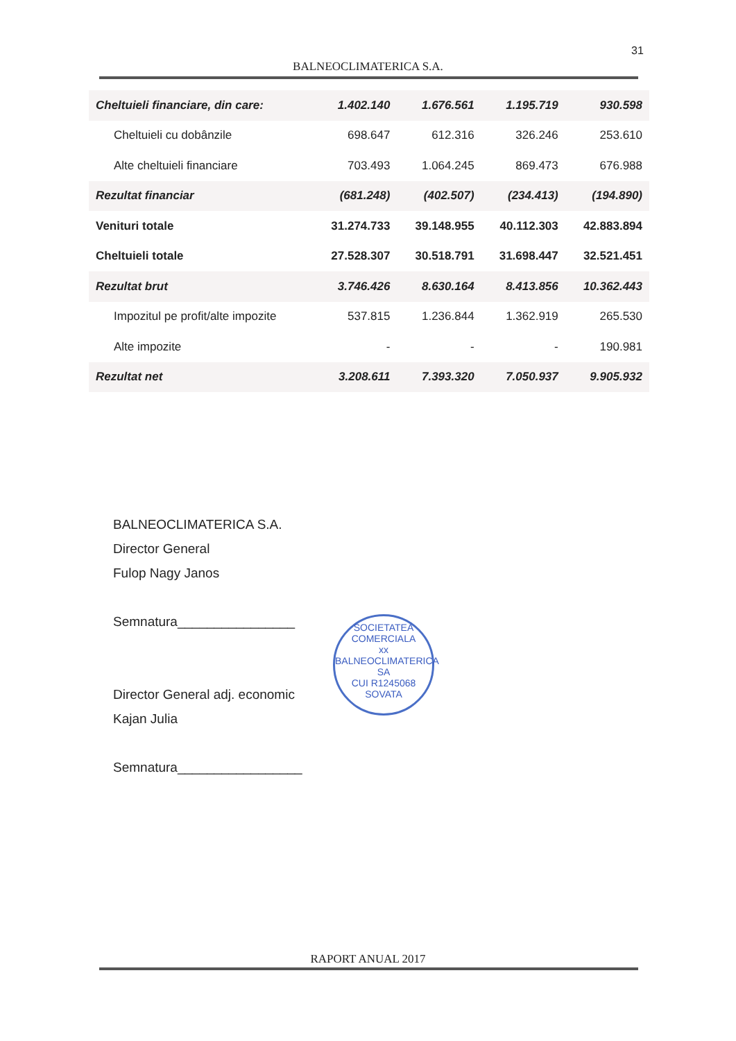31
BALNEOCLIMATERICA S.A.
| Cheltuieli financiare, din care: | 1.402.140 | 1.676.561 | 1.195.719 | 930.598 |
| Cheltuieli cu dobânzile | 698.647 | 612.316 | 326.246 | 253.610 |
| Alte cheltuieli financiare | 703.493 | 1.064.245 | 869.473 | 676.988 |
| Rezultat financiar | (681.248) | (402.507) | (234.413) | (194.890) |
| Venituri totale | 31.274.733 | 39.148.955 | 40.112.303 | 42.883.894 |
| Cheltuieli totale | 27.528.307 | 30.518.791 | 31.698.447 | 32.521.451 |
| Rezultat brut | 3.746.426 | 8.630.164 | 8.413.856 | 10.362.443 |
| Impozitul pe profit/alte impozite | 537.815 | 1.236.844 | 1.362.919 | 265.530 |
| Alte impozite | - | - | - | 190.981 |
| Rezultat net | 3.208.611 | 7.393.320 | 7.050.937 | 9.905.932 |
BALNEOCLIMATERICA S.A.
Director General
Fulop Nagy Janos
Semnatura________________
Director General adj. economic
Kajan Julia
Semnatura_________________
SOCIETATEA COMERCIALA
xx
BALNEOCLIMATERICA
SA
CUI R1245068
SOVATA
RAPORT ANUAL 2017